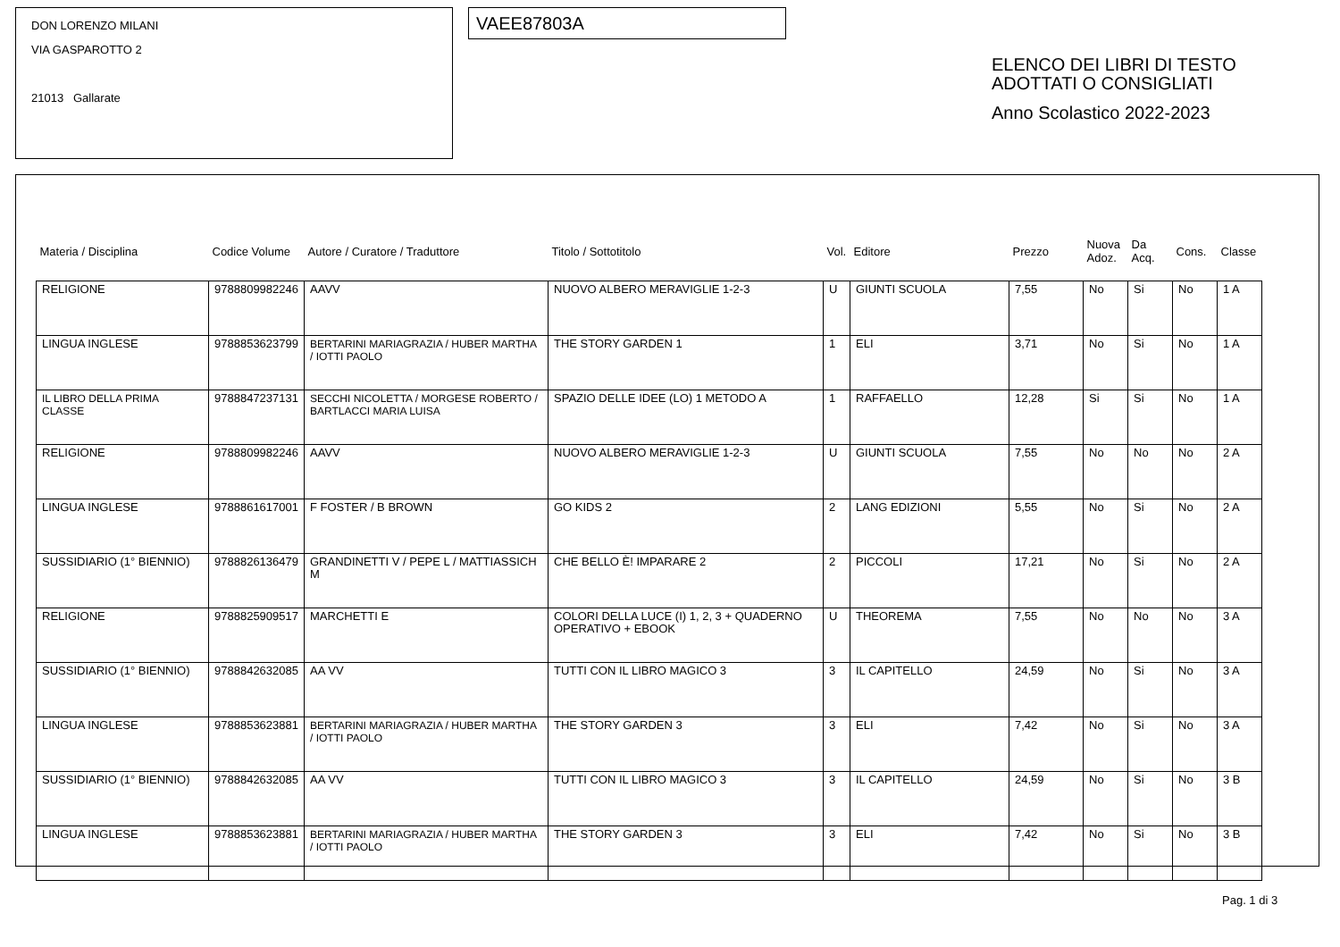DON LORENZO MILANI
VIA GASPAROTTO 2
21013 Gallarate
VAEE87803A
ELENCO DEI LIBRI DI TESTO
ADOTTATI O CONSIGLIATI
Anno Scolastico 2022-2023
| Materia / Disciplina | Codice Volume | Autore / Curatore / Traduttore | Titolo / Sottotitolo | Vol. | Editore | Prezzo | Nuova Adoz. | Da Acq. | Cons. | Classe |
| --- | --- | --- | --- | --- | --- | --- | --- | --- | --- | --- |
| RELIGIONE | 9788809982246 | AAVV | NUOVO ALBERO MERAVIGLIE 1-2-3 | U | GIUNTI SCUOLA | 7,55 | No | Si | No | 1 A |
| LINGUA INGLESE | 9788853623799 | BERTARINI MARIAGRAZIA / HUBER MARTHA / IOTTI PAOLO | THE STORY GARDEN 1 | 1 | ELI | 3,71 | No | Si | No | 1 A |
| IL LIBRO DELLA PRIMA CLASSE | 9788847237131 | SECCHI NICOLETTA / MORGESE ROBERTO / BARTLACCI MARIA LUISA | SPAZIO DELLE IDEE (LO) 1 METODO A | 1 | RAFFAELLO | 12,28 | Si | Si | No | 1 A |
| RELIGIONE | 9788809982246 | AAVV | NUOVO ALBERO MERAVIGLIE 1-2-3 | U | GIUNTI SCUOLA | 7,55 | No | No | No | 2 A |
| LINGUA INGLESE | 9788861617001 | F FOSTER / B BROWN | GO KIDS 2 | 2 | LANG EDIZIONI | 5,55 | No | Si | No | 2 A |
| SUSSIDIARIO (1° BIENNIO) | 9788826136479 | GRANDINETTI V / PEPE L / MATTIASSICH M | CHE BELLO È! IMPARARE 2 | 2 | PICCOLI | 17,21 | No | Si | No | 2 A |
| RELIGIONE | 9788825909517 | MARCHETTI E | COLORI DELLA LUCE (I) 1, 2, 3 + QUADERNO OPERATIVO + EBOOK | U | THEOREMA | 7,55 | No | No | No | 3 A |
| SUSSIDIARIO (1° BIENNIO) | 9788842632085 | AA VV | TUTTI CON IL LIBRO MAGICO 3 | 3 | IL CAPITELLO | 24,59 | No | Si | No | 3 A |
| LINGUA INGLESE | 9788853623881 | BERTARINI MARIAGRAZIA / HUBER MARTHA / IOTTI PAOLO | THE STORY GARDEN 3 | 3 | ELI | 7,42 | No | Si | No | 3 A |
| SUSSIDIARIO (1° BIENNIO) | 9788842632085 | AA VV | TUTTI CON IL LIBRO MAGICO 3 | 3 | IL CAPITELLO | 24,59 | No | Si | No | 3 B |
| LINGUA INGLESE | 9788853623881 | BERTARINI MARIAGRAZIA / HUBER MARTHA / IOTTI PAOLO | THE STORY GARDEN 3 | 3 | ELI | 7,42 | No | Si | No | 3 B |
Pag. 1 di 3